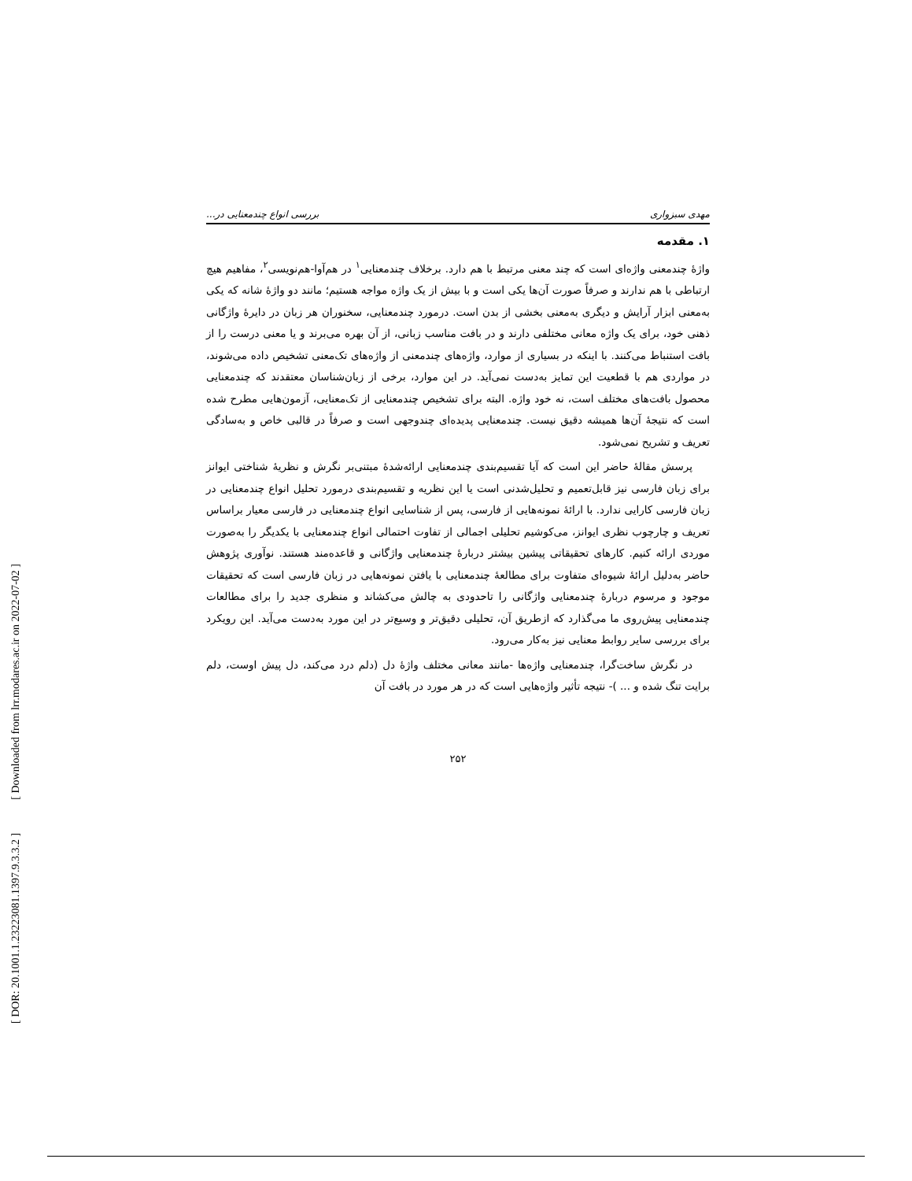[ DOR: 20.1001.1.23223081.1397.9.3.3.2 ] [ Downloaded from lrr.modares.ac.ir on 2022-07-02 ]
مهدی سبزواری بررسی انواع چندمعنایی در...
۱. مقدمه
واژهٔ چندمعنی واژه‌ای است که چند معنی مرتبط با هم دارد. برخلاف چندمعنایی<sup>۱</sup> در هم‌آوا-هم‌نویسی<sup>۲</sup>، مفاهیم هیچ ارتباطی با هم ندارند و صرفاً صورت آن‌ها یکی است و با بیش از یک واژه مواجه هستیم؛ مانند دو واژهٔ شانه که یکی به‌معنی ابزار آرایش و دیگری به‌معنی بخشی از بدن است. درمورد چندمعنایی، سخنوران هر زبان در دایرهٔ واژگانی ذهنی خود، برای یک واژه معانی مختلفی دارند و در بافت مناسب زبانی، از آن بهره می‌برند و یا معنی درست را از بافت استنباط می‌کنند. با اینکه در بسیاری از موارد، واژه‌های چندمعنی از واژه‌های تک‌معنی تشخیص داده می‌شوند، در مواردی هم با قطعیت این تمایز به‌دست نمی‌آید. در این موارد، برخی از زبان‌شناسان معتقدند که چندمعنایی محصول بافت‌های مختلف است، نه خود واژه. البته برای تشخیص چندمعنایی از تک‌معنایی، آزمون‌هایی مطرح شده است که نتیجهٔ آن‌ها همیشه دقیق نیست. چندمعنایی پدیده‌ای چندوجهی است و صرفاً در قالبی خاص و به‌سادگی تعریف و تشریح نمی‌شود.
پرسش مقالهٔ حاضر این است که آیا تقسیم‌بندی چندمعنایی ارائه‌شدهٔ مبتنی‌بر نگرش و نظریهٔ شناختی ایوانز برای زبان فارسی نیز قابل‌تعمیم و تحلیل‌شدنی است یا این نظریه و تقسیم‌بندی درمورد تحلیل انواع چندمعنایی در زبان فارسی کارایی ندارد. با ارائهٔ نمونه‌هایی از فارسی، پس از شناسایی انواع چندمعنایی در فارسی معیار براساس تعریف و چارچوب نظری ایوانز، می‌کوشیم تحلیلی اجمالی از تفاوت احتمالی انواع چندمعنایی با یکدیگر را به‌صورت موردی ارائه کنیم. کارهای تحقیقاتی پیشین بیشتر دربارهٔ چندمعنایی واژگانی و قاعده‌مند هستند. نوآوری پژوهش حاضر به‌دلیل ارائهٔ شیوه‌ای متفاوت برای مطالعهٔ چندمعنایی با یافتن نمونه‌هایی در زبان فارسی است که تحقیقات موجود و مرسوم دربارهٔ چندمعنایی واژگانی را تاحدودی به چالش می‌کشاند و منظری جدید را برای مطالعات چندمعنایی پیش‌روی ما می‌گذارد که ازطریق آن، تحلیلی دقیق‌تر و وسیع‌تر در این مورد به‌دست می‌آید. این رویکرد برای بررسی سایر روابط معنایی نیز به‌کار می‌رود.
در نگرش ساخت‌گرا، چندمعنایی واژه‌ها -مانند معانی مختلف واژهٔ دل (دلم درد می‌کند، دل پیش اوست، دلم برایت تنگ شده و ... )- نتیجه تأثیر واژه‌هایی است که در هر مورد در بافت آن
۲۵۲